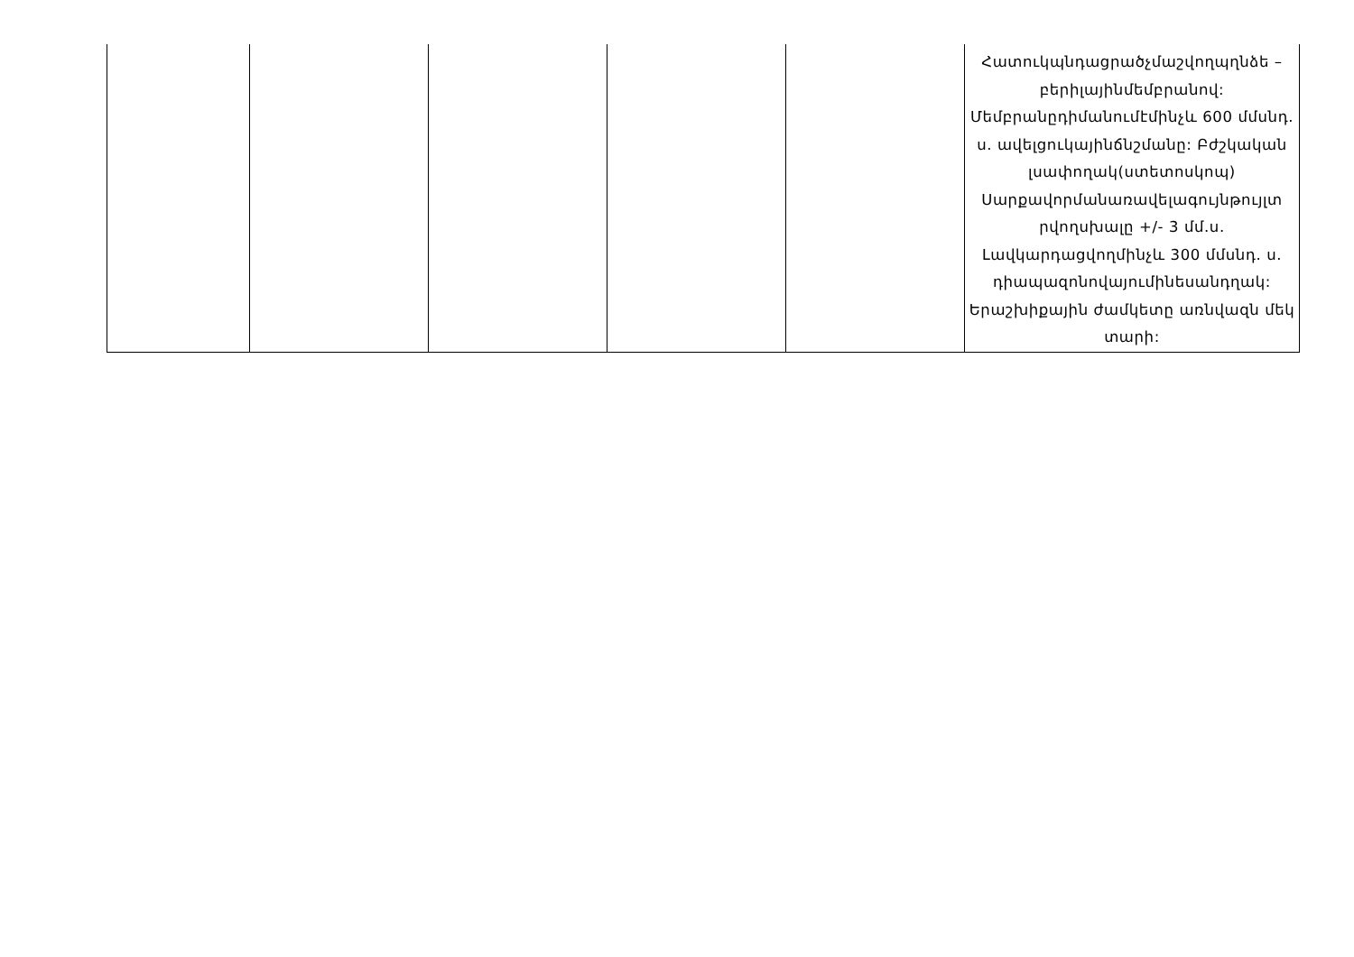| | | | | | Հատուկպնդացրածչմաշվողպղնձե – բերիլայինմեմբրանով: Մեմբրանըդիմանումէմինչև 600 մմսնդ. ս. ավելցուկայինճնշմանը: Բժշկական լսափողակ(ստետոսկոպ) Սարքավորմանառավելագույնթույլտ րվողսխալը +/- 3 մմ.ս. Լավկարդացվողմինչև 300 մմսնդ. ս. դիապազոնովայումինեսանդղակ: Երաշխիքային ժամկետը առնվազն մեկ տարի: |